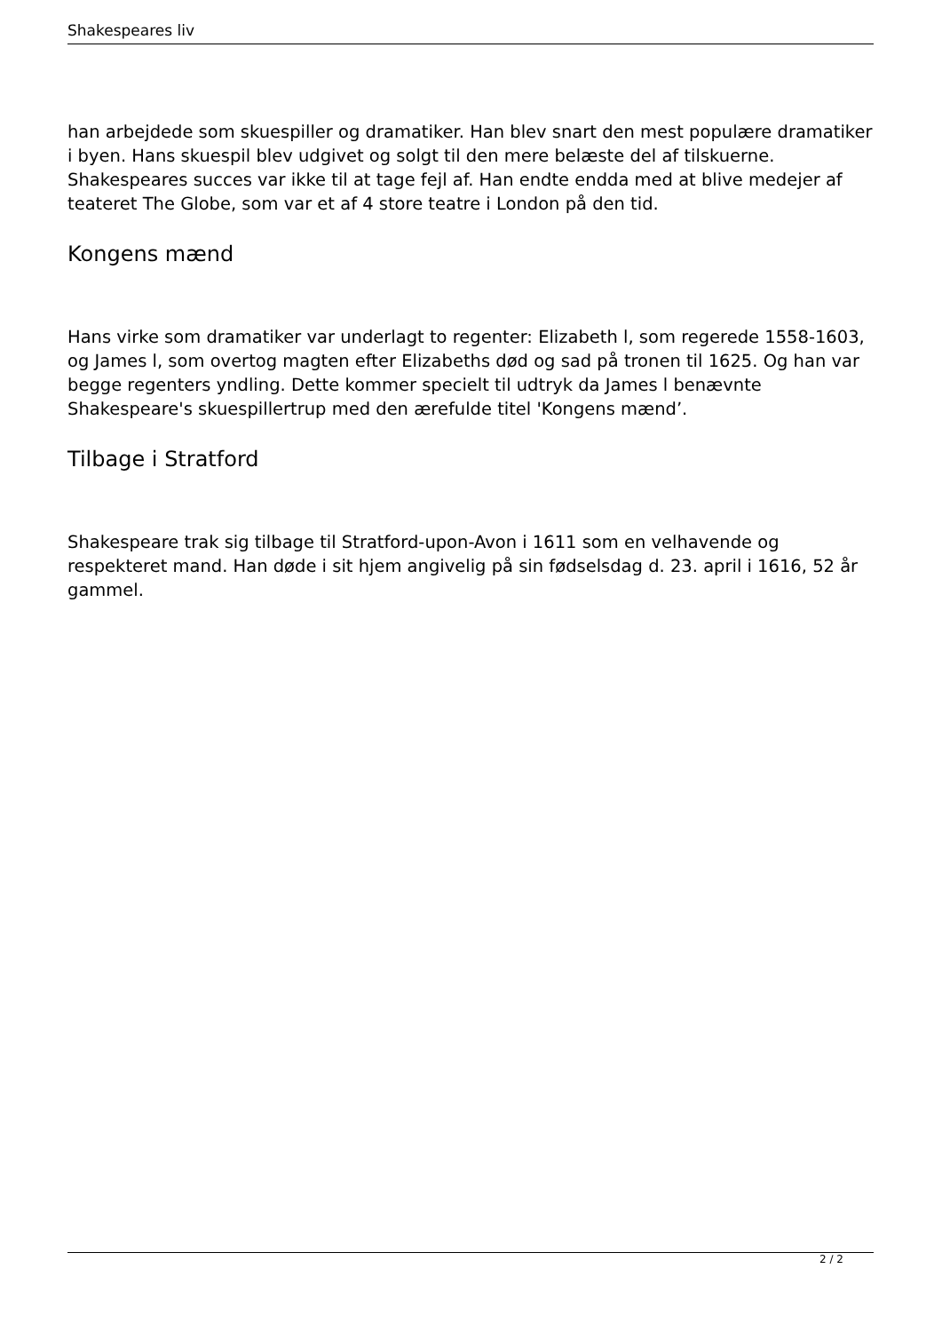Shakespeares liv
han arbejdede som skuespiller og dramatiker. Han blev snart den mest populære dramatiker i byen. Hans skuespil blev udgivet og solgt til den mere belæste del af tilskuerne. Shakespeares succes var ikke til at tage fejl af. Han endte endda med at blive medejer af teateret The Globe, som var et af 4 store teatre i London på den tid.
Kongens mænd
Hans virke som dramatiker var underlagt to regenter: Elizabeth l, som regerede 1558-1603, og James l, som overtog magten efter Elizabeths død og sad på tronen til 1625. Og han var begge regenters yndling. Dette kommer specielt til udtryk da James l benævnte Shakespeare's skuespillertrup med den ærefulde titel 'Kongens mænd’.
Tilbage i Stratford
Shakespeare trak sig tilbage til Stratford-upon-Avon i 1611 som en velhavende og respekteret mand. Han døde i sit hjem angivelig på sin fødselsdag d. 23. april i 1616, 52 år gammel.
2 / 2